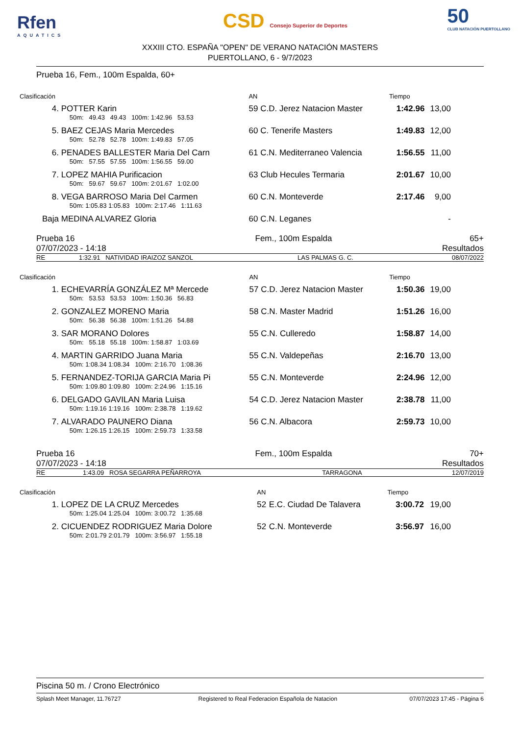Rfen
AQUATICS
CSD Consejo Superior de Deportes
50
CLUB NATACIÓN PUERTOLLANO
XXXIII CTO. ESPAÑA "OPEN" DE VERANO NATACIÓN MASTERS
PUERTOLLANO, 6 - 9/7/2023
Prueba 16, Fem., 100m Espalda, 60+
| Clasificación | | | AN | | | Tiempo | |
| 4. | POTTER Karin | | 59 | C.D. Jerez Natacion Master | | 1:42.96 | 13,00 |
| | 50m: 49.43 49.43 100m: 1:42.96 53.53 | | | | | | |
| 5. | BAEZ CEJAS Maria Mercedes | | 60 | C. Tenerife Masters | | 1:49.83 | 12,00 |
| | 50m: 52.78 52.78 100m: 1:49.83 57.05 | | | | | | |
| 6. | PENADES BALLESTER Maria Del Carn | | 61 | C.N. Mediterraneo Valencia | | 1:56.55 | 11,00 |
| | 50m: 57.55 57.55 100m: 1:56.55 59.00 | | | | | | |
| 7. | LOPEZ MAHIA Purificacion | | 63 | Club Hecules Termaria | | 2:01.67 | 10,00 |
| | 50m: 59.67 59.67 100m: 2:01.67 1:02.00 | | | | | | |
| 8. | VEGA BARROSO Maria Del Carmen | | 60 | C.N. Monteverde | | 2:17.46 | 9,00 |
| | 50m: 1:05.83 1:05.83 100m: 2:17.46 1:11.63 | | | | | | |
| Baja | MEDINA ALVAREZ Gloria | | 60 | C.N. Leganes | | | - |
| Prueba 16 | Fem., 100m Espalda | 65+ |
| 07/07/2023 - 14:18 | | Resultados |
| RE | 1:32.91 | NATIVIDAD IRAIZOZ SANZOL | LAS PALMAS G. C. | 08/07/2022 |
| Clasificación | | | AN | | | Tiempo | |
| 1. | ECHEVARRÍA GONZÁLEZ Mª Mercede | | 57 | C.D. Jerez Natacion Master | | 1:50.36 | 19,00 |
| | 50m: 53.53 53.53 100m: 1:50.36 56.83 | | | | | | |
| 2. | GONZALEZ MORENO Maria | | 58 | C.N. Master Madrid | | 1:51.26 | 16,00 |
| | 50m: 56.38 56.38 100m: 1:51.26 54.88 | | | | | | |
| 3. | SAR MORANO Dolores | | 55 | C.N. Culleredo | | 1:58.87 | 14,00 |
| | 50m: 55.18 55.18 100m: 1:58.87 1:03.69 | | | | | | |
| 4. | MARTIN GARRIDO Juana Maria | | 55 | C.N. Valdepeñas | | 2:16.70 | 13,00 |
| | 50m: 1:08.34 1:08.34 100m: 2:16.70 1:08.36 | | | | | | |
| 5. | FERNANDEZ-TORIJA GARCIA Maria Pi | | 55 | C.N. Monteverde | | 2:24.96 | 12,00 |
| | 50m: 1:09.80 1:09.80 100m: 2:24.96 1:15.16 | | | | | | |
| 6. | DELGADO GAVILAN Maria Luisa | | 54 | C.D. Jerez Natacion Master | | 2:38.78 | 11,00 |
| | 50m: 1:19.16 1:19.16 100m: 2:38.78 1:19.62 | | | | | | |
| 7. | ALVARADO PAUNERO Diana | | 56 | C.N. Albacora | | 2:59.73 | 10,00 |
| | 50m: 1:26.15 1:26.15 100m: 2:59.73 1:33.58 | | | | | | |
| Prueba 16 | Fem., 100m Espalda | 70+ |
| 07/07/2023 - 14:18 | | Resultados |
| RE | 1:43.09 | ROSA SEGARRA PEÑARROYA | TARRAGONA | 12/07/2019 |
| Clasificación | | | AN | | | Tiempo | |
| 1. | LOPEZ DE LA CRUZ Mercedes | | 52 | E.C. Ciudad De Talavera | | 3:00.72 | 19,00 |
| | 50m: 1:25.04 1:25.04 100m: 3:00.72 1:35.68 | | | | | | |
| 2. | CICUENDEZ RODRIGUEZ Maria Dolore | | 52 | C.N. Monteverde | | 3:56.97 | 16,00 |
| | 50m: 2:01.79 2:01.79 100m: 3:56.97 1:55.18 | | | | | | |
Piscina 50 m. / Crono Electrónico
| Splash Meet Manager, 11.76727 | Registered to Real Federacion Española de Natacion | 07/07/2023 17:45 - Página 6 |